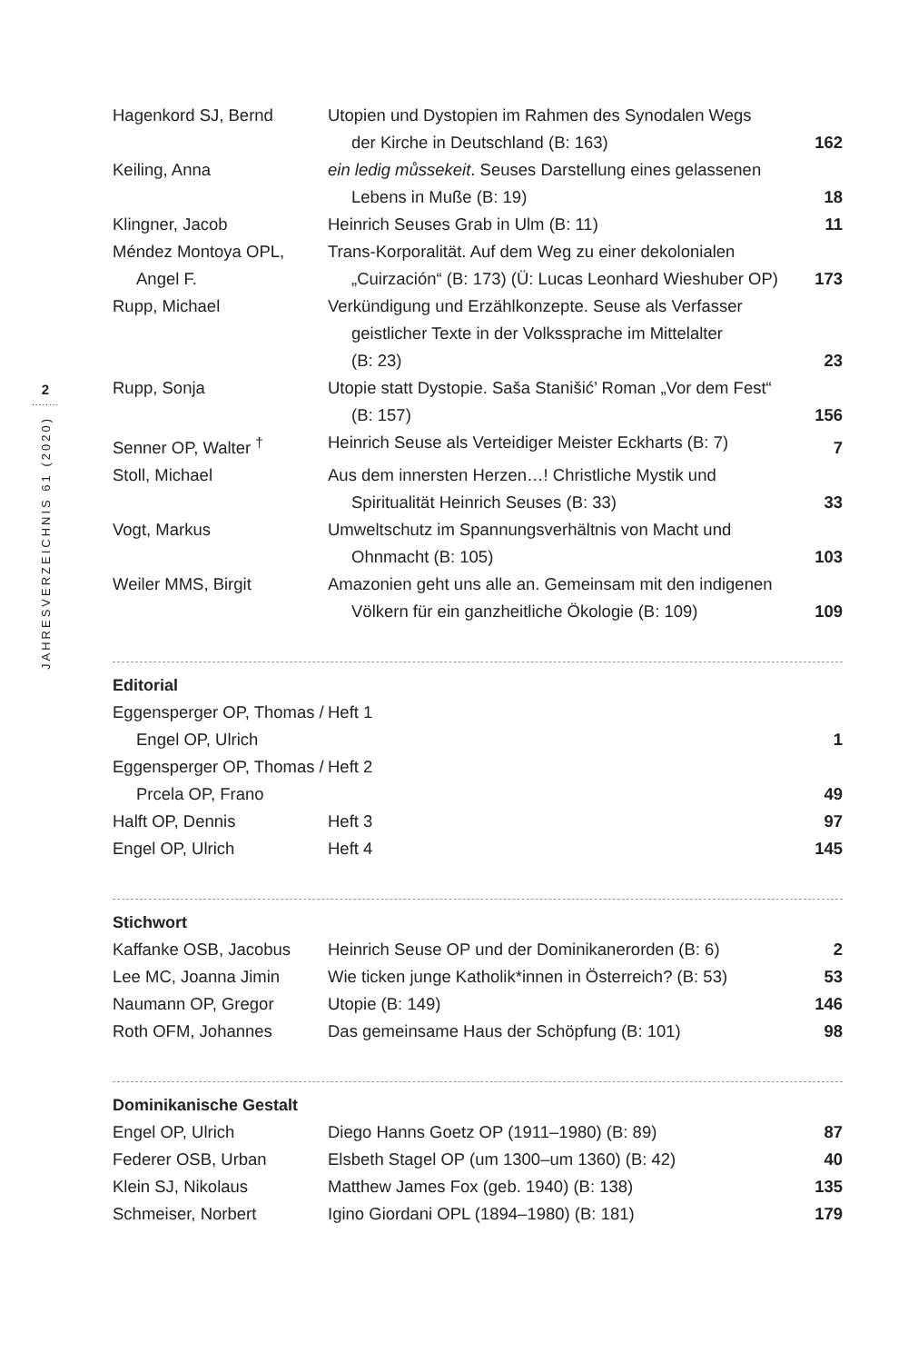2
........
JAHRESVERZEICHNIS 61 (2020)
| Hagenkord SJ, Bernd | Utopien und Dystopien im Rahmen des Synodalen Wegs der Kirche in Deutschland (B: 163) | 162 |
| Keiling, Anna | ein ledig můssekeit . Seuses Darstellung eines gelassenen Lebens in Muße (B: 19) | 18 |
| Klingner, Jacob | Heinrich Seuses Grab in Ulm (B: 11) | 11 |
| Méndez Montoya OPL, Angel F. | Trans-Korporalität. Auf dem Weg zu einer dekolonialen „Cuirzación“ (B: 173) (Ü: Lucas Leonhard Wieshuber OP) | 173 |
| Rupp, Michael | Verkündigung und Erzählkonzepte. Seuse als Verfasser geistlicher Texte in der Volkssprache im Mittelalter (B: 23) | 23 |
| Rupp, Sonja | Utopie statt Dystopie. Saša Stanišić’ Roman „Vor dem Fest“ (B: 157) | 156 |
| Senner OP, Walter <sup>†</sup> | Heinrich Seuse als Verteidiger Meister Eckharts (B: 7) | 7 |
| Stoll, Michael | Aus dem innersten Herzen…! Christliche Mystik und Spiritualität Heinrich Seuses (B: 33) | 33 |
| Vogt, Markus | Umweltschutz im Spannungsverhältnis von Macht und Ohnmacht (B: 105) | 103 |
| Weiler MMS, Birgit | Amazonien geht uns alle an. Gemeinsam mit den indigenen Völkern für ein ganzheitliche Ökologie (B: 109) | 109 |
Editorial
| Eggensperger OP, Thomas / Engel OP, Ulrich | Heft 1 | 1 |
| Eggensperger OP, Thomas / Prcela OP, Frano | Heft 2 | 49 |
| Halft OP, Dennis | Heft 3 | 97 |
| Engel OP, Ulrich | Heft 4 | 145 |
Stichwort
| Kaffanke OSB, Jacobus | Heinrich Seuse OP und der Dominikanerorden (B: 6) | 2 |
| Lee MC, Joanna Jimin | Wie ticken junge Katholik*innen in Österreich? (B: 53) | 53 |
| Naumann OP, Gregor | Utopie (B: 149) | 146 |
| Roth OFM, Johannes | Das gemeinsame Haus der Schöpfung (B: 101) | 98 |
Dominikanische Gestalt
| Engel OP, Ulrich | Diego Hanns Goetz OP (1911–1980) (B: 89) | 87 |
| Federer OSB, Urban | Elsbeth Stagel OP (um 1300–um 1360) (B: 42) | 40 |
| Klein SJ, Nikolaus | Matthew James Fox (geb. 1940) (B: 138) | 135 |
| Schmeiser, Norbert | Igino Giordani OPL (1894–1980) (B: 181) | 179 |